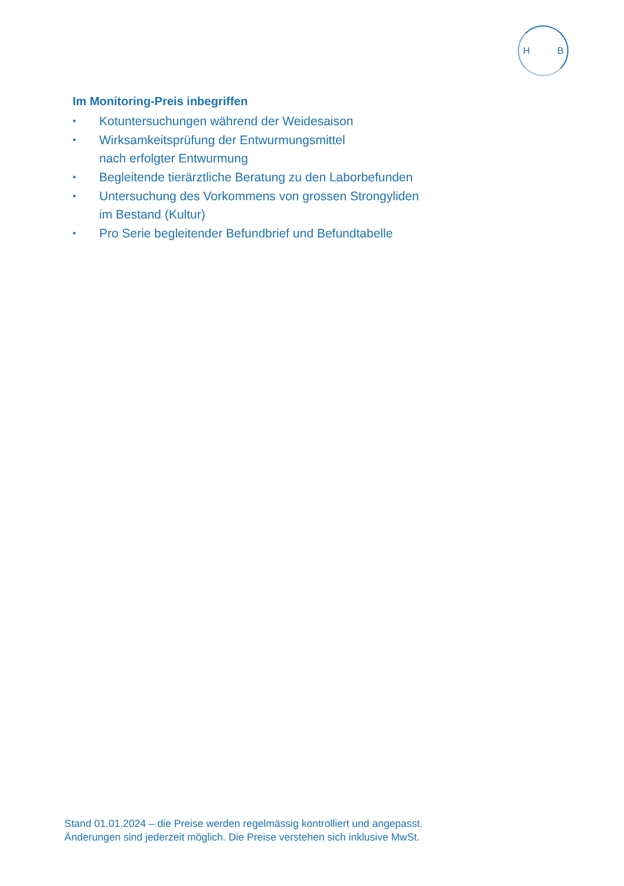H B
Im Monitoring-Preis inbegriffen
• Kotuntersuchungen während der Weidesaison
• Wirksamkeitsprüfung der Entwurmungsmittel
nach erfolgter Entwurmung
• Begleitende tierärztliche Beratung zu den Laborbefunden
• Untersuchung des Vorkommens von grossen Strongyliden
im Bestand (Kultur)
• Pro Serie begleitender Befundbrief und Befundtabelle
Stand 01.01.2024 – die Preise werden regelmässig kontrolliert und angepasst.
Änderungen sind jederzeit möglich. Die Preise verstehen sich inklusive MwSt.